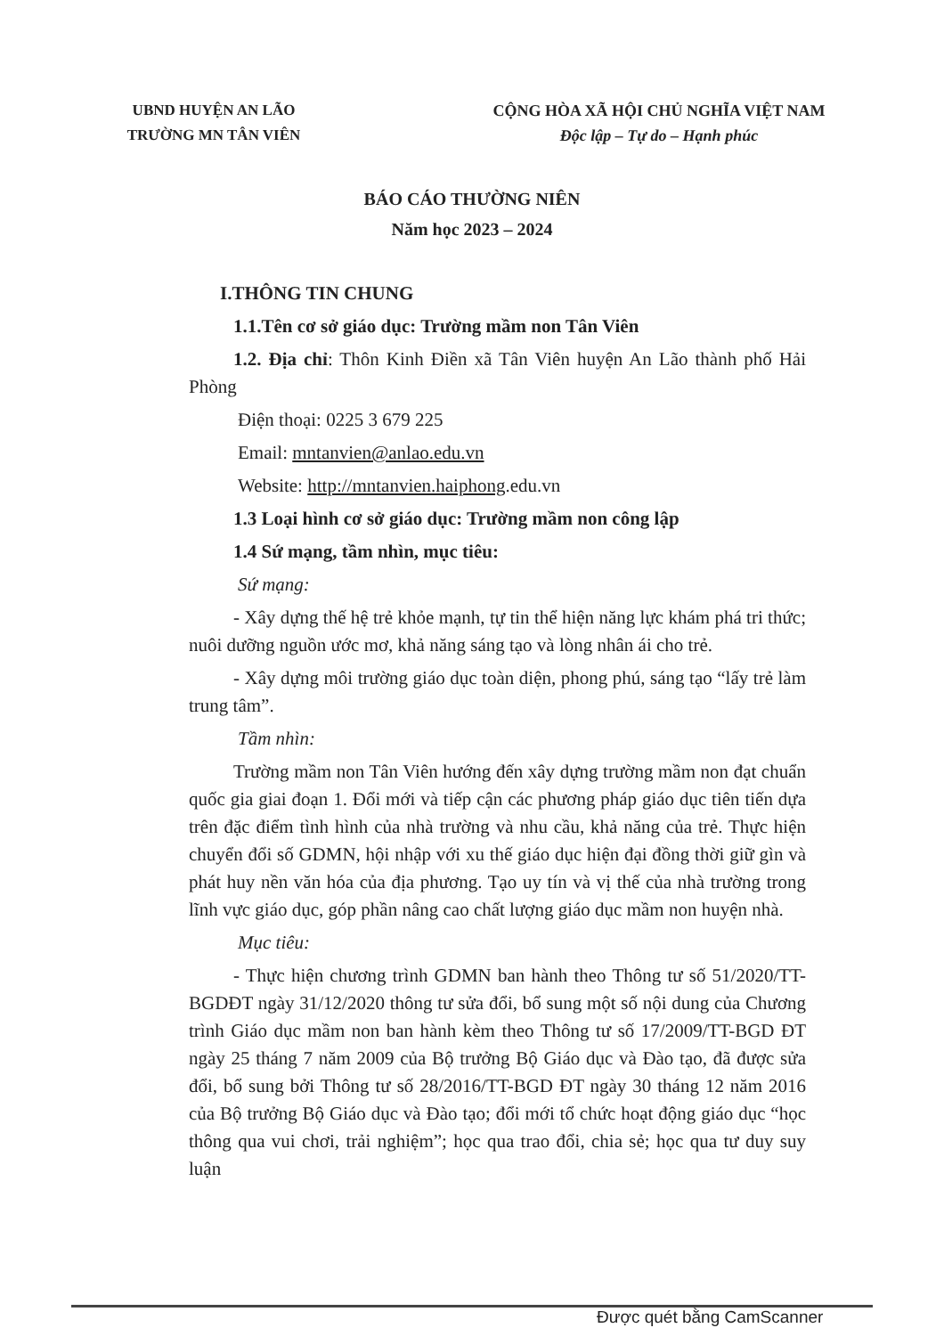UBND HUYỆN AN LÃO
TRƯỜNG MN TÂN VIÊN
CỘNG HÒA XÃ HỘI CHỦ NGHĨA VIỆT NAM
Độc lập – Tự do – Hạnh phúc
BÁO CÁO THƯỜNG NIÊN
Năm học 2023 – 2024
I.THÔNG TIN CHUNG
1.1.Tên cơ sở giáo dục: Trường mầm non Tân Viên
1.2. Địa chỉ: Thôn Kinh Điền xã Tân Viên huyện An Lão thành phố Hải Phòng
Điện thoại: 0225 3 679 225
Email: mntanvien@anlao.edu.vn
Website: http://mntanvien.haiphong.edu.vn
1.3 Loại hình cơ sở giáo dục: Trường mầm non công lập
1.4 Sứ mạng, tầm nhìn, mục tiêu:
Sứ mạng:
- Xây dựng thế hệ trẻ khỏe mạnh, tự tin thể hiện năng lực khám phá tri thức; nuôi dưỡng nguồn ước mơ, khả năng sáng tạo và lòng nhân ái cho trẻ.
- Xây dựng môi trường giáo dục toàn diện, phong phú, sáng tạo “lấy trẻ làm trung tâm”.
Tầm nhìn:
Trường mầm non Tân Viên hướng đến xây dựng trường mầm non đạt chuẩn quốc gia giai đoạn 1. Đổi mới và tiếp cận các phương pháp giáo dục tiên tiến dựa trên đặc điểm tình hình của nhà trường và nhu cầu, khả năng của trẻ. Thực hiện chuyển đổi số GDMN, hội nhập với xu thế giáo dục hiện đại đồng thời giữ gìn và phát huy nền văn hóa của địa phương. Tạo uy tín và vị thế của nhà trường trong lĩnh vực giáo dục, góp phần nâng cao chất lượng giáo dục mầm non huyện nhà.
Mục tiêu:
- Thực hiện chương trình GDMN ban hành theo Thông tư số 51/2020/TT-BGDĐT ngày 31/12/2020 thông tư sửa đổi, bổ sung một số nội dung của Chương trình Giáo dục mầm non ban hành kèm theo Thông tư số 17/2009/TT-BGD ĐT ngày 25 tháng 7 năm 2009 của Bộ trưởng Bộ Giáo dục và Đào tạo, đã được sửa đổi, bổ sung bởi Thông tư số 28/2016/TT-BGD ĐT ngày 30 tháng 12 năm 2016 của Bộ trưởng Bộ Giáo dục và Đào tạo; đổi mới tổ chức hoạt động giáo dục “học thông qua vui chơi, trải nghiệm”; học qua trao đổi, chia sẻ; học qua tư duy suy luận
Được quét bằng CamScanner